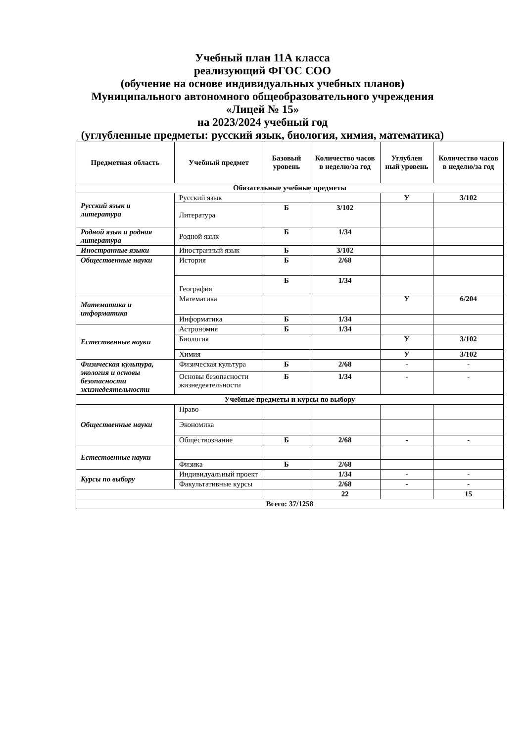Учебный план 11А класса
реализующий ФГОС СОО
(обучение на основе индивидуальных учебных планов)
Муниципального автономного общеобразовательного учреждения
«Лицей № 15»
на 2023/2024 учебный год
(углубленные предметы: русский язык, биология, химия, математика)
| Предметная область | Учебный предмет | Базовый уровень | Количество часов в неделю/за год | Углублен ный уровень | Количество часов в неделю/за год |
| --- | --- | --- | --- | --- | --- |
| Обязательные учебные предметы | | | | | |
| Русский язык и литература | Русский язык | | | У | 3/102 |
| | Литература | Б | 3/102 | | |
| Родной язык и родная литература | Родной язык | Б | 1/34 | | |
| Иностранные языки | Иностранный язык | Б | 3/102 | | |
| Общественные науки | История | Б | 2/68 | | |
| | География | Б | 1/34 | | |
| Математика и информатика | Математика | | | У | 6/204 |
| | Информатика | Б | 1/34 | | |
| Естественные науки | Астрономия | Б | 1/34 | | |
| | Биология | | | У | 3/102 |
| | Химия | | | У | 3/102 |
| Физическая культура, экология и основы безопасности жизнедеятельности | Физическая культура | Б | 2/68 | - | - |
| | Основы безопасности жизнедеятельности | Б | 1/34 | - | - |
| Учебные предметы и курсы по выбору | | | | | |
| Общественные науки | Право | | | | |
| | Экономика | | | | |
| | Обществознание | Б | 2/68 | - | - |
| Естественные науки | | | | | |
| | Физика | Б | 2/68 | | |
| Курсы по выбору | Индивидуальный проект | | 1/34 | - | - |
| | Факультативные курсы | | 2/68 | - | - |
| | | | 22 | | 15 |
| Всего: 37/1258 | | | | | |